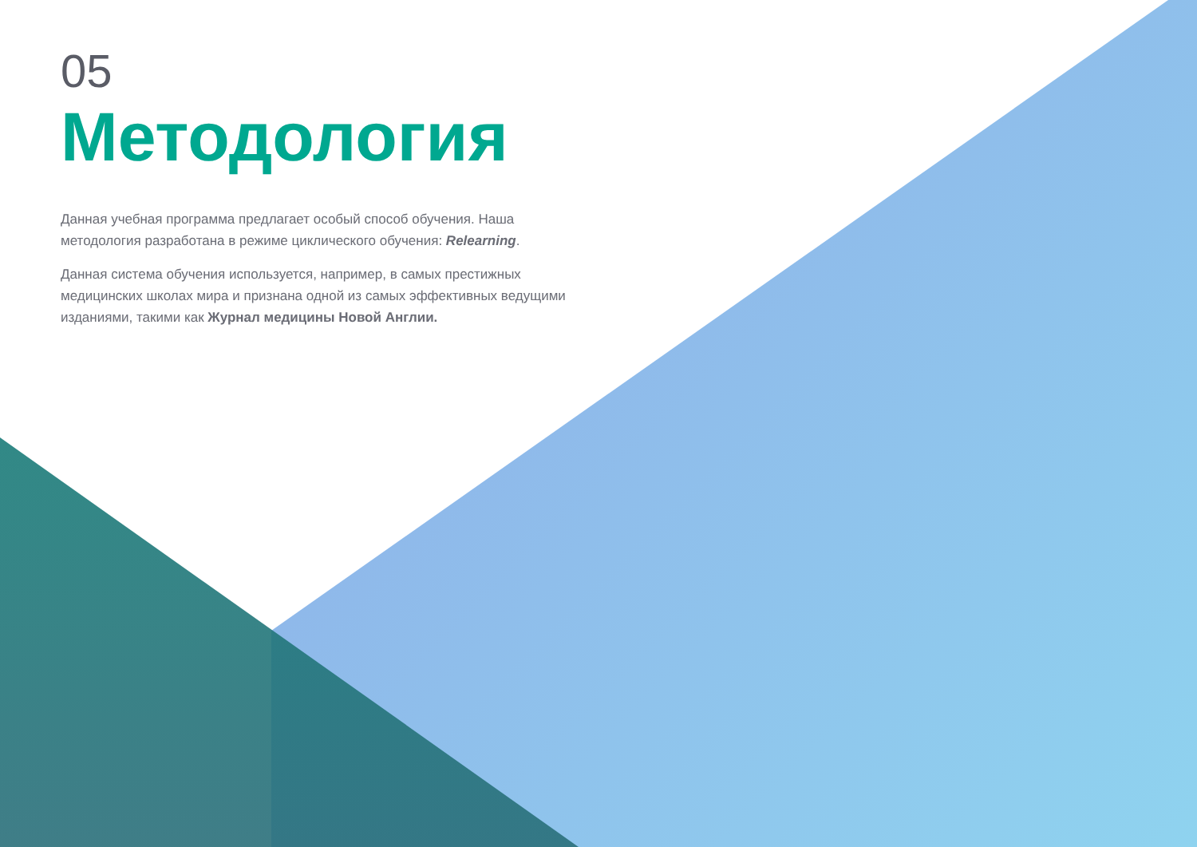05
Методология
Данная учебная программа предлагает особый способ обучения. Наша методология разработана в режиме циклического обучения: Relearning.
Данная система обучения используется, например, в самых престижных медицинских школах мира и признана одной из самых эффективных ведущими изданиями, такими как Журнал медицины Новой Англии.